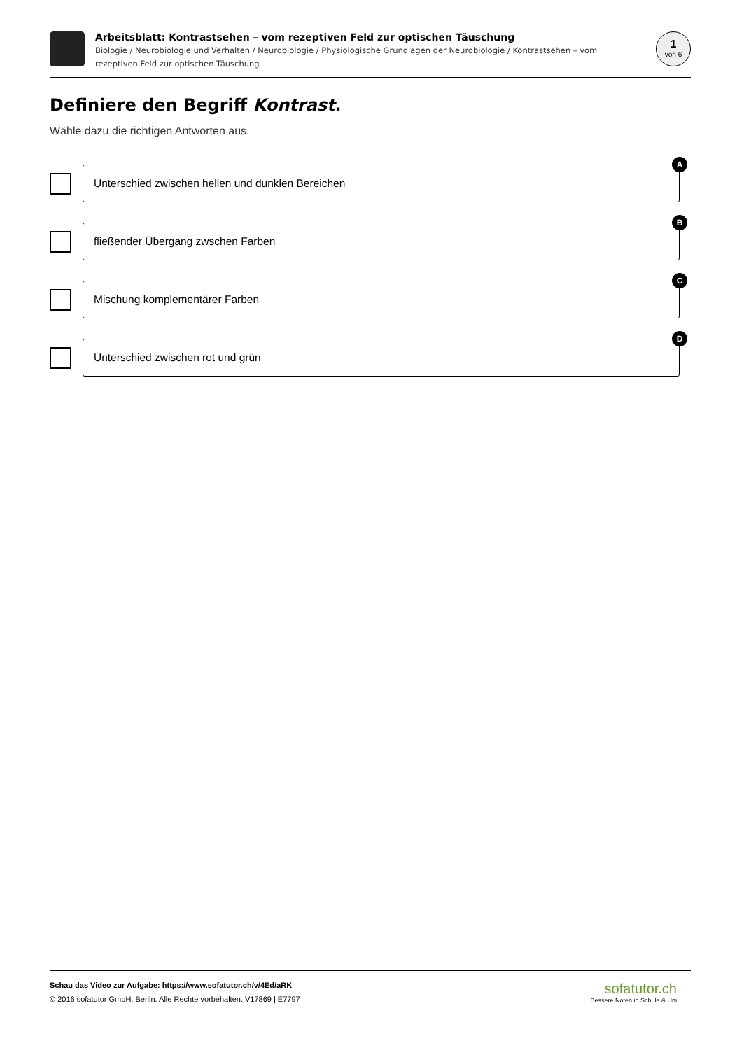Arbeitsblatt: Kontrastsehen – vom rezeptiven Feld zur optischen Täuschung
Biologie / Neurobiologie und Verhalten / Neurobiologie / Physiologische Grundlagen der Neurobiologie / Kontrastsehen – vom rezeptiven Feld zur optischen Täuschung
1
von 6
Definiere den Begriff Kontrast.
Wähle dazu die richtigen Antworten aus.
Unterschied zwischen hellen und dunklen Bereichen
A
fließender Übergang zwschen Farben
B
Mischung komplementärer Farben
C
Unterschied zwischen rot und grün
D
Schau das Video zur Aufgabe: https://www.sofatutor.ch/v/4Ed/aRK
© 2016 sofatutor GmbH, Berlin. Alle Rechte vorbehalten. V17869 | E7797
sofatutor.ch
Bessere Noten in Schule & Uni